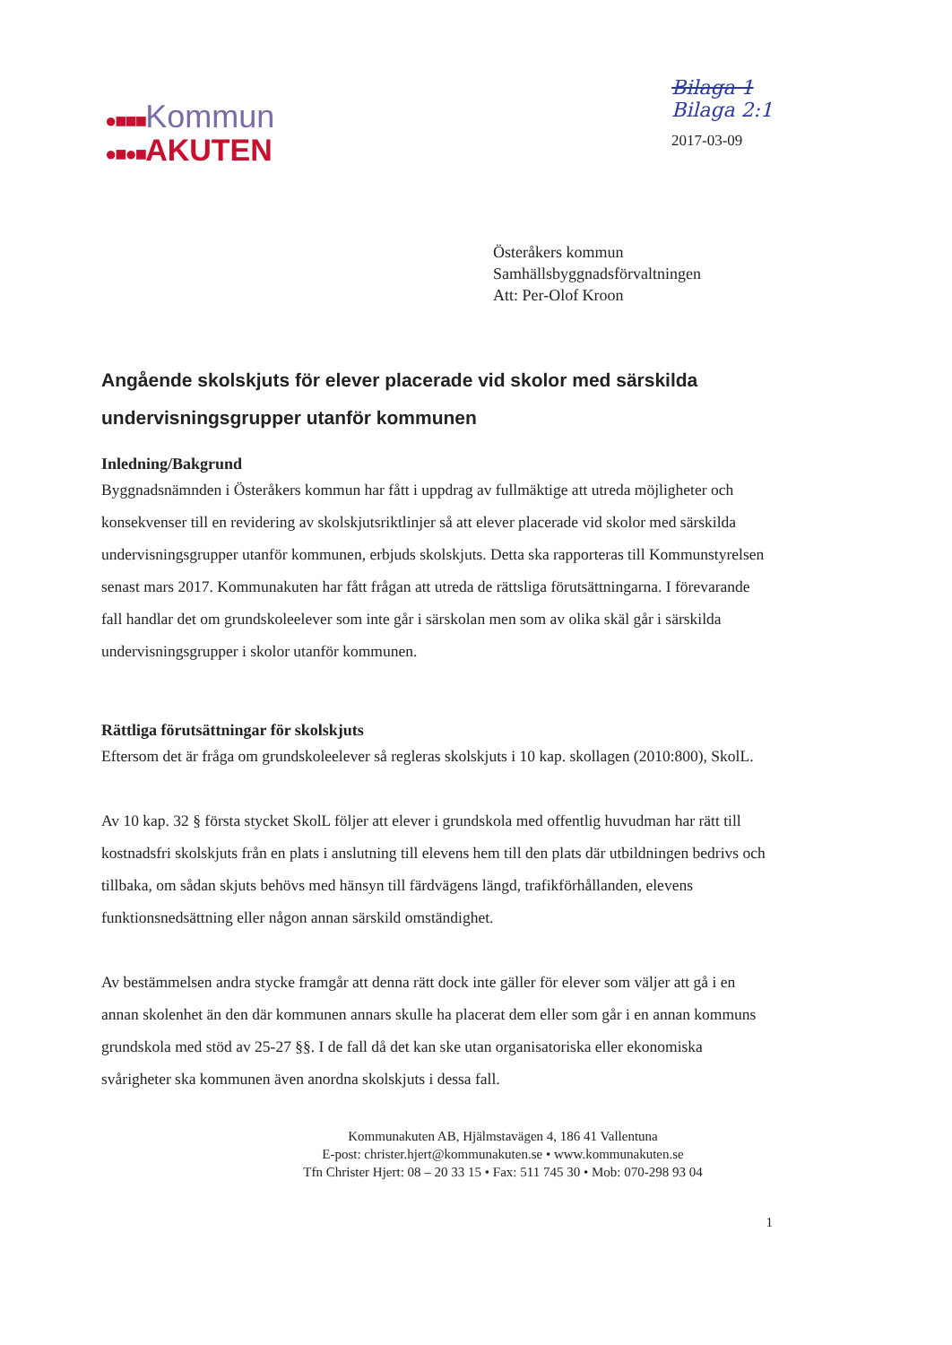●■■■Kommun
●■●■AKUTEN
Bilaga 1
Bilaga 2:1
2017-03-09
Österåkers kommun
Samhällsbyggnadsförvaltningen
Att: Per-Olof Kroon
Angående skolskjuts för elever placerade vid skolor med särskilda undervisningsgrupper utanför kommunen
Inledning/Bakgrund
Byggnadsnämnden i Österåkers kommun har fått i uppdrag av fullmäktige att utreda möjligheter och konsekvenser till en revidering av skolskjutsriktlinjer så att elever placerade vid skolor med särskilda undervisningsgrupper utanför kommunen, erbjuds skolskjuts. Detta ska rapporteras till Kommunstyrelsen senast mars 2017. Kommunakuten har fått frågan att utreda de rättsliga förutsättningarna. I förevarande fall handlar det om grundskoleelever som inte går i särskolan men som av olika skäl går i särskilda undervisningsgrupper i skolor utanför kommunen.
Rättliga förutsättningar för skolskjuts
Eftersom det är fråga om grundskoleelever så regleras skolskjuts i 10 kap. skollagen (2010:800), SkolL.
Av 10 kap. 32 § första stycket SkolL följer att elever i grundskola med offentlig huvudman har rätt till kostnadsfri skolskjuts från en plats i anslutning till elevens hem till den plats där utbildningen bedrivs och tillbaka, om sådan skjuts behövs med hänsyn till färdvägens längd, trafikförhållanden, elevens funktionsnedsättning eller någon annan särskild omständighet.
Av bestämmelsen andra stycke framgår att denna rätt dock inte gäller för elever som väljer att gå i en annan skolenhet än den där kommunen annars skulle ha placerat dem eller som går i en annan kommuns grundskola med stöd av 25-27 §§. I de fall då det kan ske utan organisatoriska eller ekonomiska svårigheter ska kommunen även anordna skolskjuts i dessa fall.
Kommunakuten AB, Hjälmstavägen 4, 186 41 Vallentuna
E-post: christer.hjert@kommunakuten.se • www.kommunakuten.se
Tfn Christer Hjert: 08 – 20 33 15 • Fax: 511 745 30 • Mob: 070-298 93 04
1